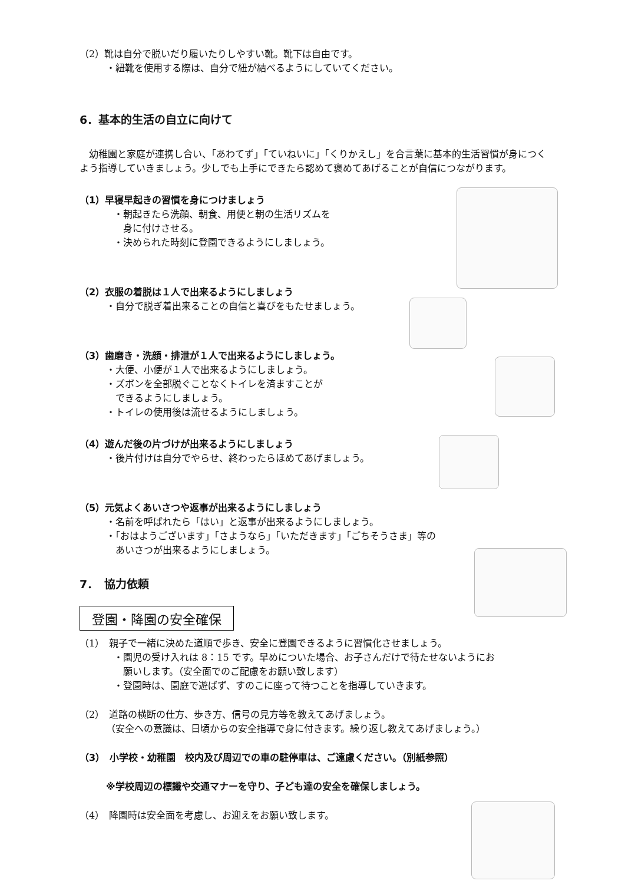（2）靴は自分で脱いだり履いたりしやすい靴。靴下は自由です。
・紐靴を使用する際は、自分で紐が結べるようにしていてください。
6．基本的生活の自立に向けて
　幼稚園と家庭が連携し合い、「あわてず」「ていねいに」「くりかえし」を合言葉に基本的生活習慣が身につくよう指導していきましょう。少しでも上手にできたら認めて褒めてあげることが自信につながります。
（1）早寝早起きの習慣を身につけましょう
・朝起きたら洗顔、朝食、用便と朝の生活リズムを
　身に付けさせる。
・決められた時刻に登園できるようにしましょう。
（2）衣服の着脱は１人で出来るようにしましょう
・自分で脱ぎ着出来ることの自信と喜びをもたせましょう。
（3）歯磨き・洗顔・排泄が１人で出来るようにしましょう。
・大便、小便が１人で出来るようにしましょう。
・ズボンを全部脱ぐことなくトイレを済ますことが
　できるようにしましょう。
・トイレの使用後は流せるようにしましょう。
（4）遊んだ後の片づけが出来るようにしましょう
・後片付けは自分でやらせ、終わったらほめてあげましょう。
（5）元気よくあいさつや返事が出来るようにしましょう
・名前を呼ばれたら「はい」と返事が出来るようにしましょう。
・「おはようございます」「さようなら」「いただきます」「ごちそうさま」等の
　あいさつが出来るようにしましょう。
7．　協力依頼
登園・降園の安全確保
（1）　親子で一緒に決めた道順で歩き、安全に登園できるように習慣化させましょう。
・園児の受け入れは 8：15 です。早めについた場合、お子さんだけで待たせないようにお
　願いします。（安全面でのご配慮をお願い致します）
・登園時は、園庭で遊ばず、すのこに座って待つことを指導していきます。
（2）　道路の横断の仕方、歩き方、信号の見方等を教えてあげましょう。
（安全への意識は、日頃からの安全指導で身に付きます。繰り返し教えてあげましょう。）
（3）　小学校・幼稚園　校内及び周辺での車の駐停車は、ご遠慮ください。（別紙参照）
※学校周辺の標識や交通マナーを守り、子ども達の安全を確保しましょう。
（4）　降園時は安全面を考慮し、お迎えをお願い致します。